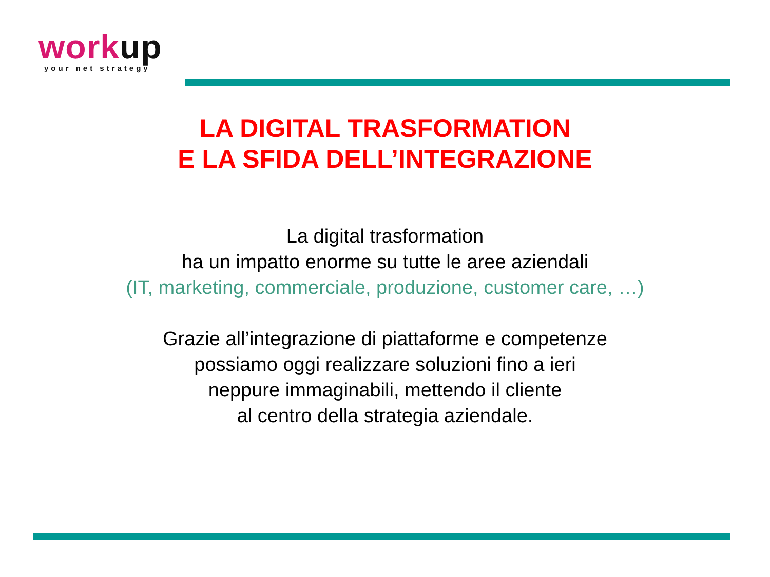work up
your net strategy
LA DIGITAL TRASFORMATION
E LA SFIDA DELL’INTEGRAZIONE
La digital trasformation
ha un impatto enorme su tutte le aree aziendali
(IT, marketing, commerciale, produzione, customer care, …)
Grazie all’integrazione di piattaforme e competenze
possiamo oggi realizzare soluzioni fino a ieri
neppure immaginabili, mettendo il cliente
al centro della strategia aziendale.